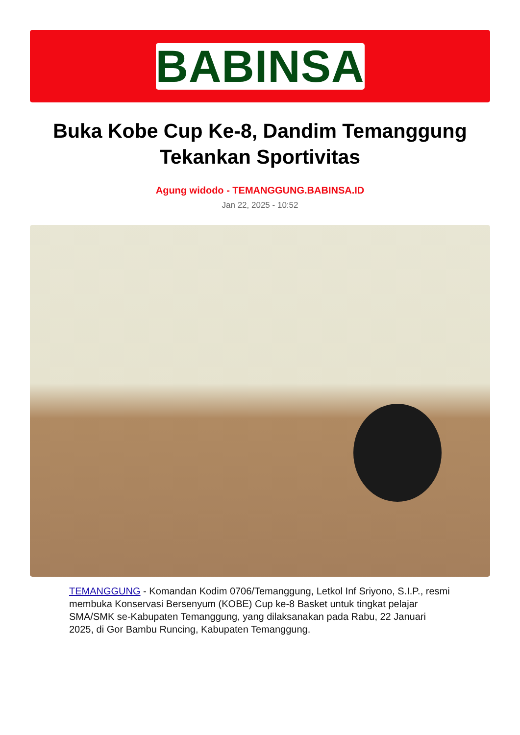BABINSA
Buka Kobe Cup Ke-8, Dandim Temanggung Tekankan Sportivitas
Agung widodo - TEMANGGUNG.BABINSA.ID
Jan 22, 2025 - 10:52
TEMANGGUNG - Komandan Kodim 0706/Temanggung, Letkol Inf Sriyono, S.I.P., resmi membuka Konservasi Bersenyum (KOBE) Cup ke-8 Basket untuk tingkat pelajar SMA/SMK se-Kabupaten Temanggung, yang dilaksanakan pada Rabu, 22 Januari 2025, di Gor Bambu Runcing, Kabupaten Temanggung.